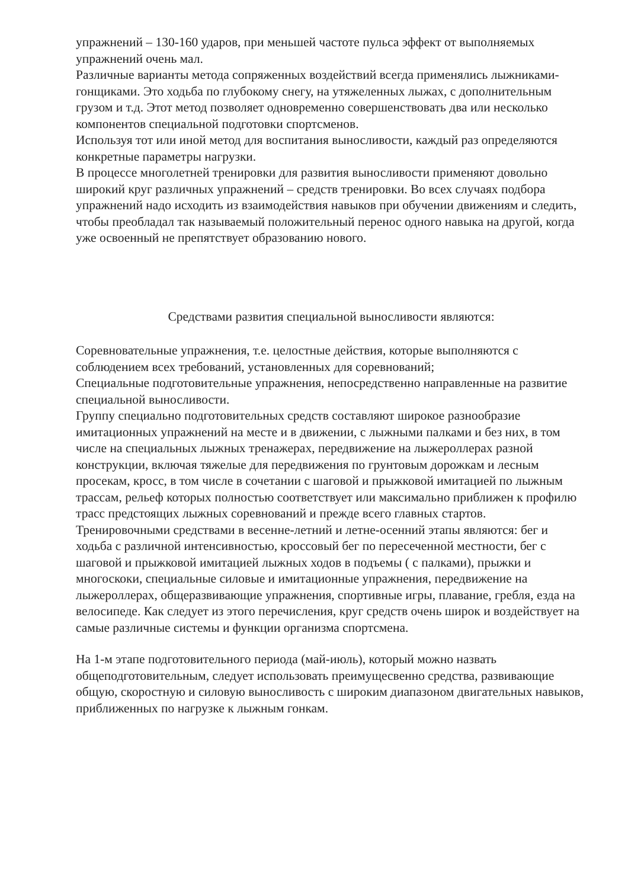упражнений – 130-160 ударов, при меньшей частоте пульса эффект от выполняемых упражнений очень мал.
Различные варианты метода сопряженных воздействий всегда применялись лыжниками-гонщиками. Это ходьба по глубокому снегу, на утяжеленных лыжах, с дополнительным грузом и т.д. Этот метод позволяет одновременно совершенствовать два или несколько компонентов специальной подготовки спортсменов.
Используя тот или иной метод для воспитания выносливости, каждый раз определяются конкретные параметры нагрузки.
В процессе многолетней тренировки для развития выносливости применяют довольно широкий круг различных упражнений – средств тренировки. Во всех случаях подбора упражнений надо исходить из взаимодействия навыков при обучении движениям и следить, чтобы преобладал так называемый положительный перенос одного навыка на другой, когда уже освоенный не препятствует образованию нового.
Средствами развития специальной выносливости являются:
Соревновательные упражнения, т.е. целостные действия, которые выполняются с соблюдением всех требований, установленных для соревнований;
Специальные подготовительные упражнения, непосредственно направленные на развитие специальной выносливости.
Группу специально подготовительных средств составляют широкое разнообразие имитационных упражнений на месте и в движении, с лыжными палками и без них, в том числе на специальных лыжных тренажерах, передвижение на лыжероллерах разной конструкции, включая тяжелые для передвижения по грунтовым дорожкам и лесным просекам, кросс, в том числе в сочетании с шаговой и прыжковой имитацией по лыжным трассам, рельеф которых полностью соответствует или максимально приближен к профилю трасс предстоящих лыжных соревнований и прежде всего главных стартов.
Тренировочными средствами в весенне-летний и летне-осенний этапы являются: бег и ходьба с различной интенсивностью, кроссовый бег по пересеченной местности, бег с шаговой и прыжковой имитацией лыжных ходов в подъемы ( с палками), прыжки и многоскоки, специальные силовые и имитационные упражнения, передвижение на лыжероллерах, общеразвивающие упражнения, спортивные игры, плавание, гребля, езда на велосипеде. Как следует из этого перечисления, круг средств очень широк и воздействует на самые различные системы и функции организма спортсмена.
На 1-м этапе подготовительного периода (май-июль), который можно назвать общеподготовительным, следует использовать преимущесвенно средства, развивающие общую, скоростную и силовую выносливость с широким диапазоном двигательных навыков, приближенных по нагрузке к лыжным гонкам.